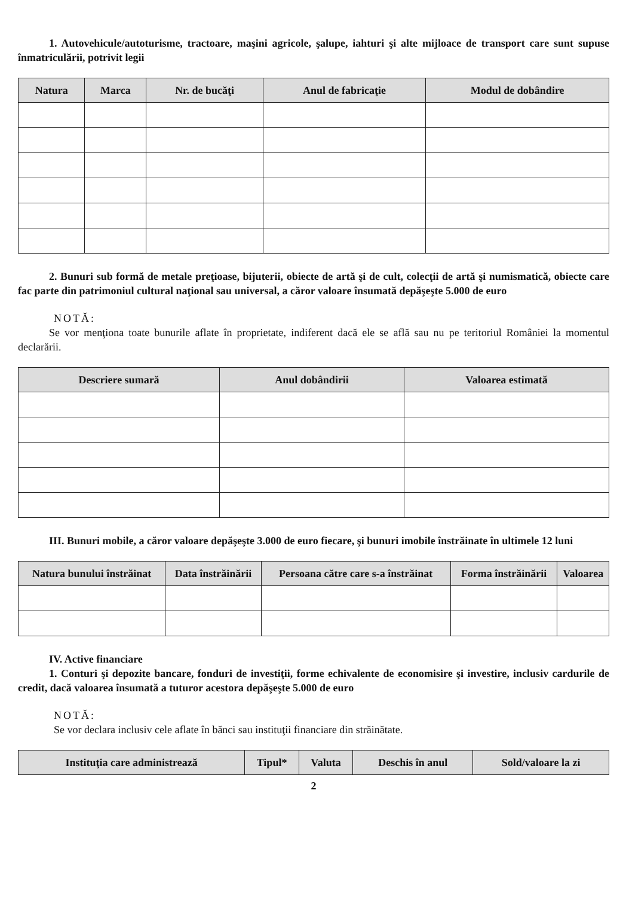1. Autovehicule/autoturisme, tractoare, maşini agricole, şalupe, iahturi şi alte mijloace de transport care sunt supuse înmatriculării, potrivit legii
| Natura | Marca | Nr. de bucăţi | Anul de fabricaţie | Modul de dobândire |
| --- | --- | --- | --- | --- |
2. Bunuri sub formă de metale preţioase, bijuterii, obiecte de artă şi de cult, colecţii de artă şi numismatică, obiecte care fac parte din patrimoniul cultural naţional sau universal, a căror valoare însumată depăşeşte 5.000 de euro
NOTĂ:
Se vor menţiona toate bunurile aflate în proprietate, indiferent dacă ele se află sau nu pe teritoriul României la momentul declarării.
| Descriere sumară | Anul dobândirii | Valoarea estimată |
| --- | --- | --- |
III. Bunuri mobile, a căror valoare depăşeşte 3.000 de euro fiecare, şi bunuri imobile înstrăinate în ultimele 12 luni
| Natura bunului înstrăinat | Data înstrăinării | Persoana către care s-a înstrăinat | Forma înstrăinării | Valoarea |
| --- | --- | --- | --- | --- |
IV. Active financiare
1. Conturi şi depozite bancare, fonduri de investiţii, forme echivalente de economisire şi investire, inclusiv cardurile de credit, dacă valoarea însumată a tuturor acestora depăşeşte 5.000 de euro
NOTĂ:
Se vor declara inclusiv cele aflate în bănci sau instituţii financiare din străinătate.
| Instituţia care administrează | Tipul* | Valuta | Deschis în anul | Sold/valoare la zi |
| --- | --- | --- | --- | --- |
2